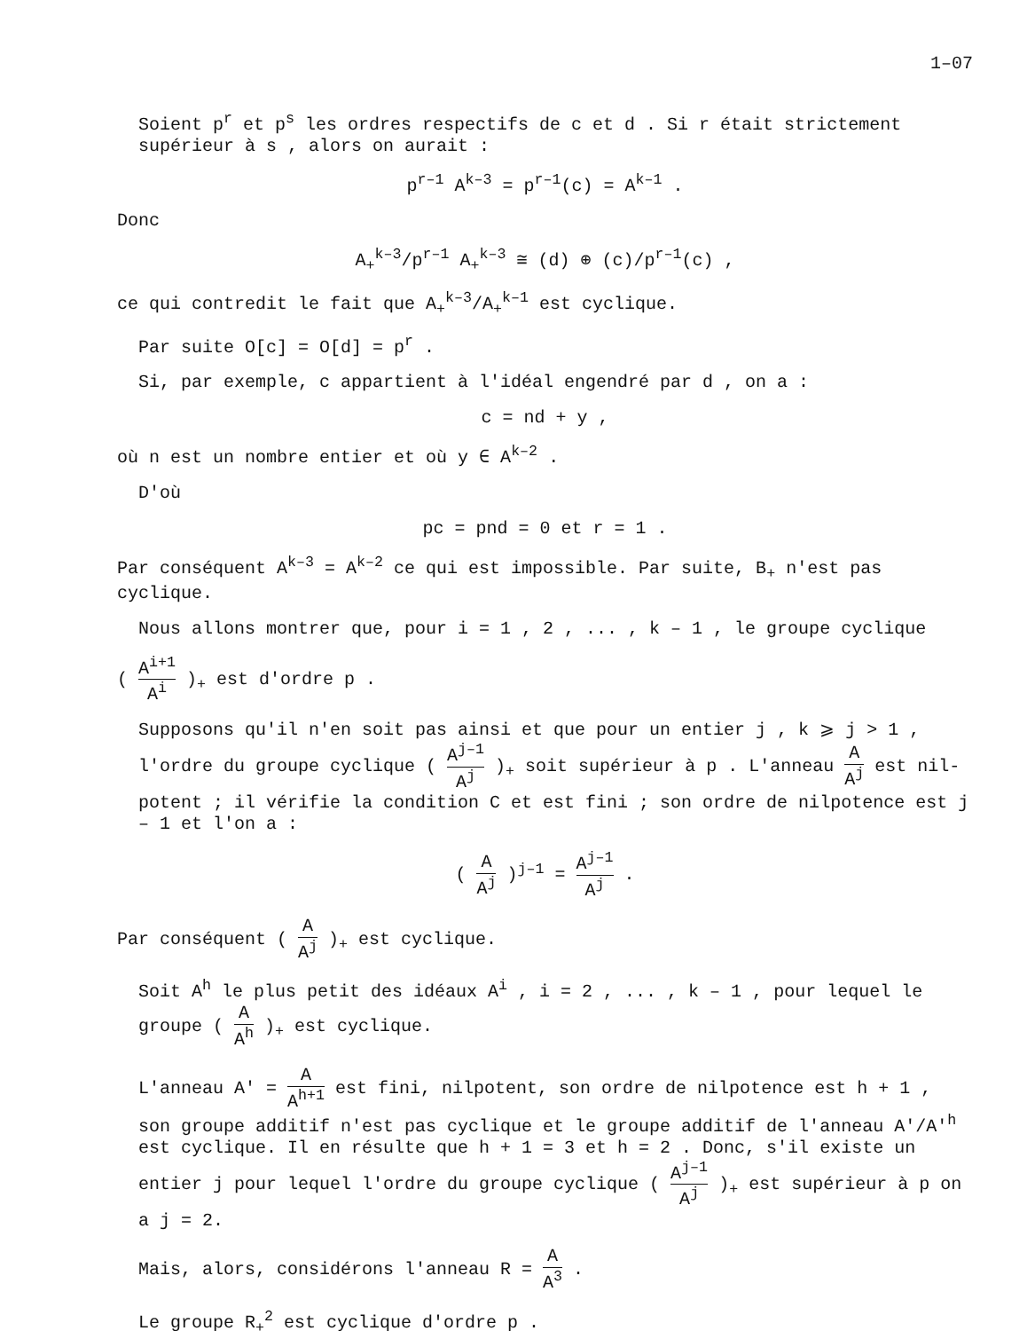1–07
Soient p<sup>r</sup> et p<sup>s</sup> les ordres respectifs de c et d . Si r était stricte­ment supérieur à s , alors on aurait :
p<sup>r–1</sup> A<sup>k–3</sup> = p<sup>r–1</sup>(c) = A<sup>k–1</sup> .
Donc
A<sub>+</sub><sup>k–3</sup>/p<sup>r–1</sup> A<sub>+</sub><sup>k–3</sup> ≅ (d) ⊕ (c)/p<sup>r–1</sup>(c) ,
ce qui contredit le fait que A<sub>+</sub><sup>k–3</sup>/A<sub>+</sub><sup>k–1</sup> est cyclique.
Par suite O[c] = O[d] = p<sup>r</sup> .
Si, par exemple, c appartient à l'idéal engendré par d , on a :
c = nd + y ,
où n est un nombre entier et où y ∈ A<sup>k–2</sup> .
D'où
pc = pnd = 0 et r = 1 .
Par conséquent A<sup>k–3</sup> = A<sup>k–2</sup> ce qui est impossible. Par suite, B<sub>+</sub> n'est pas cyclique.
Nous allons montrer que, pour i = 1 , 2 , ... , k – 1 , le groupe cyclique
( A<sup>i+1</sup> A<sup>i</sup> )<sub>+</sub> est d'ordre p .
Supposons qu'il n'en soit pas ainsi et que pour un entier j , k ⩾ j > 1 , l'ordre du groupe cyclique ( A<sup>j–1</sup> A<sup>j</sup> )<sub>+</sub> soit supérieur à p . L'anneau A A<sup>j</sup> est nil­potent ; il vérifie la condition C et est fini ; son ordre de nilpotence est j – 1 et l'on a :
( A A<sup>j</sup> )<sup>j–1</sup> = A<sup>j–1</sup> A<sup>j</sup> .
Par conséquent ( A A<sup>j</sup> )<sub>+</sub> est cyclique.
Soit A<sup>h</sup> le plus petit des idéaux A<sup>i</sup> , i = 2 , ... , k – 1 , pour lequel le groupe ( A A<sup>h</sup> )<sub>+</sub> est cyclique.
L'anneau A' = A A<sup>h+1</sup> est fini, nilpotent, son ordre de nilpotence est h + 1 , son groupe additif n'est pas cyclique et le groupe additif de l'anneau A'/A'<sup>h</sup> est cyclique. Il en résulte que h + 1 = 3 et h = 2 . Donc, s'il existe un entier j pour lequel l'ordre du groupe cyclique ( A<sup>j–1</sup> A<sup>j</sup> )<sub>+</sub> est supérieur à p on a j = 2.
Mais, alors, considérons l'anneau R = A A<sup>3</sup> .
Le groupe R<sub>+</sub><sup>2</sup> est cyclique d'ordre p .